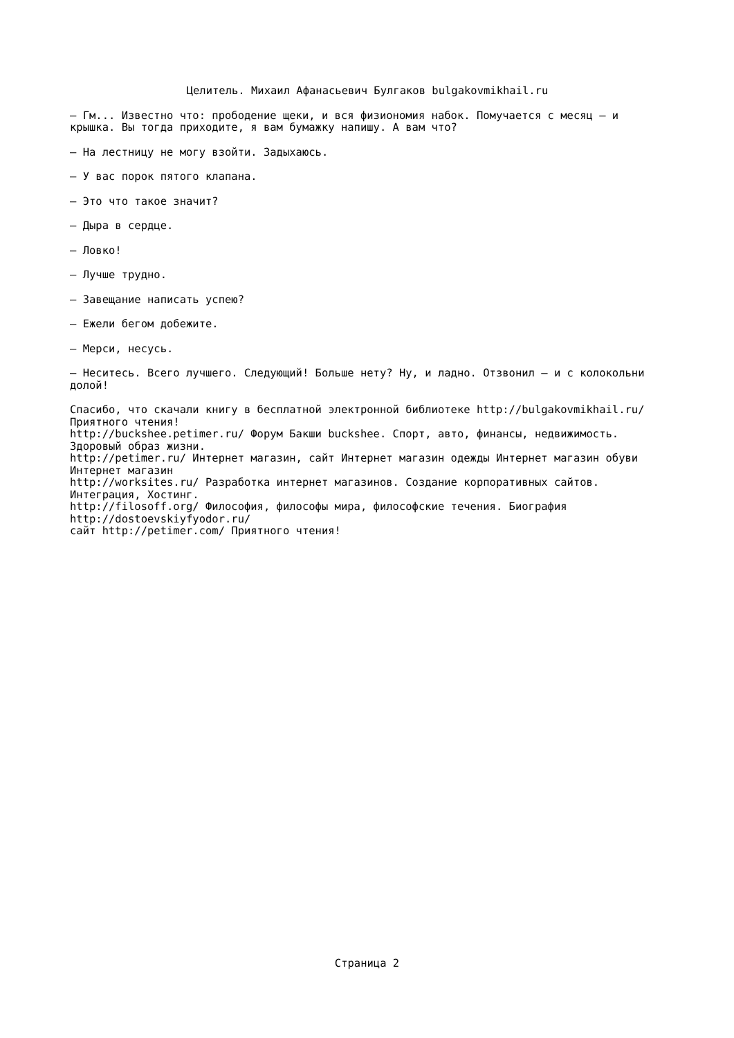Целитель. Михаил Афанасьевич Булгаков bulgakovmikhail.ru
— Гм... Известно что: прободение щеки, и вся физиономия набок. Помучается с месяц — и крышка. Вы тогда приходите, я вам бумажку напишу. А вам что?
— На лестницу не могу взойти. Задыхаюсь.
— У вас порок пятого клапана.
— Это что такое значит?
— Дыра в сердце.
— Ловко!
— Лучше трудно.
— Завещание написать успею?
— Ежели бегом добежите.
— Мерси, несусь.
— Неситесь. Всего лучшего. Следующий! Больше нету? Ну, и ладно. Отзвонил — и с колокольни долой!
Спасибо, что скачали книгу в бесплатной электронной библиотеке http://bulgakovmikhail.ru/ Приятного чтения!
http://buckshee.petimer.ru/ Форум Бакши buckshee. Спорт, авто, финансы, недвижимость. Здоровый образ жизни.
http://petimer.ru/ Интернет магазин, сайт Интернет магазин одежды Интернет магазин обуви Интернет магазин
http://worksites.ru/ Разработка интернет магазинов. Создание корпоративных сайтов. Интеграция, Хостинг.
http://filosoff.org/ Философия, философы мира, философские течения. Биография http://dostoevskiyfyodor.ru/
сайт http://petimer.com/ Приятного чтения!
Страница 2